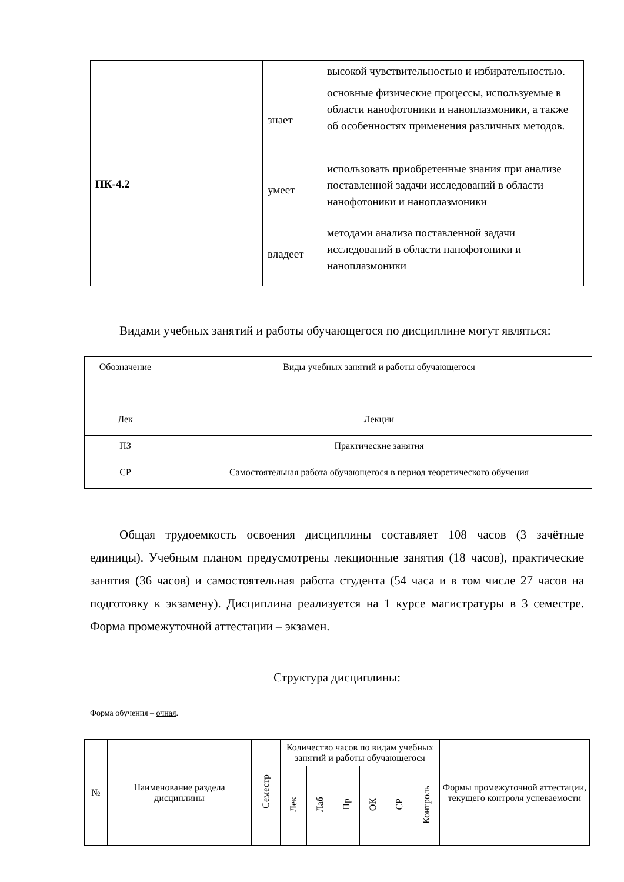| | | высокой чувствительностью и избирательностью. |
| ПК-4.2 | знает | основные физические процессы, используемые в области нанофотоники и наноплазмоники, а также об особенностях применения различных методов. |
| | умеет | использовать приобретенные знания при анализе поставленной задачи исследований в области нанофотоники и наноплазмоники |
| | владеет | методами анализа поставленной задачи исследований в области нанофотоники и наноплазмоники |
Видами учебных занятий и работы обучающегося по дисциплине могут являться:
| Обозначение | Виды учебных занятий и работы обучающегося |
| Лек | Лекции |
| ПЗ | Практические занятия |
| СР | Самостоятельная работа обучающегося в период теоретического обучения |
Общая трудоемкость освоения дисциплины составляет 108 часов (3 зачётные единицы). Учебным планом предусмотрены лекционные занятия (18 часов), практические занятия (36 часов) и самостоятельная работа студента (54 часа и в том числе 27 часов на подготовку к экзамену). Дисциплина реализуется на 1 курсе магистратуры в 3 семестре. Форма промежуточной аттестации – экзамен.
Структура дисциплины:
Форма обучения – очная.
| № | Наименование раздела дисциплины | Семестр | Количество часов по видам учебных занятий и работы обучающегося | | | | | | Формы промежуточной аттестации, текущего контроля успеваемости |
| | | | Лек | Лаб | Пр | ОК | СР | Контроль | |